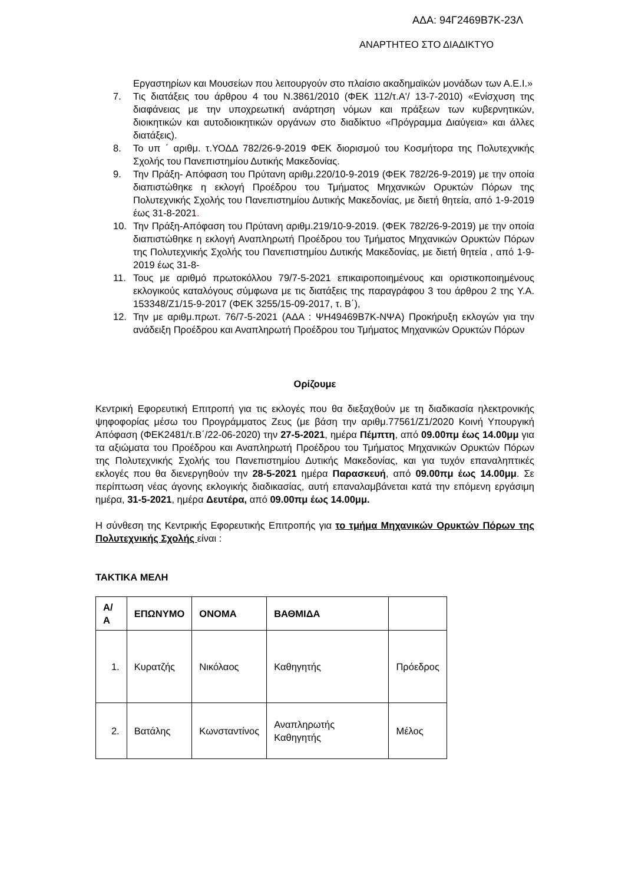ΑΔΑ: 94Γ2469Β7Κ-23Λ
ΑΝΑΡΤΗΤΕΟ ΣΤΟ ΔΙΑΔΙΚΤΥΟ
Εργαστηρίων και Μουσείων που λειτουργούν στο πλαίσιο ακαδημαϊκών μονάδων των Α.Ε.Ι.»
7. Τις διατάξεις του άρθρου 4 του Ν.3861/2010 (ΦΕΚ 112/τ.Α'/ 13-7-2010) «Ενίσχυση της διαφάνειας με την υποχρεωτική ανάρτηση νόμων και πράξεων των κυβερνητικών, διοικητικών και αυτοδιοικητικών οργάνων στο διαδίκτυο «Πρόγραμμα Διαύγεια» και άλλες διατάξεις).
8. Το υπ ΄ αριθμ. τ.ΥΟΔΔ 782/26-9-2019 ΦΕΚ διορισμού του Κοσμήτορα της Πολυτεχνικής Σχολής του Πανεπιστημίου Δυτικής Μακεδονίας.
9. Την Πράξη- Απόφαση του Πρύτανη αριθμ.220/10-9-2019 (ΦΕΚ 782/26-9-2019) με την οποία διαπιστώθηκε η εκλογή Προέδρου του Τμήματος Μηχανικών Ορυκτών Πόρων της Πολυτεχνικής Σχολής του Πανεπιστημίου Δυτικής Μακεδονίας, με διετή θητεία, από 1-9-2019 έως 31-8-2021.
10. Την Πράξη-Απόφαση του Πρύτανη αριθμ.219/10-9-2019. (ΦΕΚ 782/26-9-2019) με την οποία διαπιστώθηκε η εκλογή Αναπληρωτή Προέδρου του Τμήματος Μηχανικών Ορυκτών Πόρων της Πολυτεχνικής Σχολής του Πανεπιστημίου Δυτικής Μακεδονίας, με διετή θητεία , από 1-9-2019 έως 31-8-
11. Τους με αριθμό πρωτοκόλλου 79/7-5-2021 επικαιροποιημένους και οριστικοποιημένους εκλογικούς καταλόγους σύμφωνα με τις διατάξεις της παραγράφου 3 του άρθρου 2 της Υ.Α. 153348/Ζ1/15-9-2017 (ΦΕΚ 3255/15-09-2017, τ. Β΄),
12. Την με αριθμ.πρωτ. 76/7-5-2021 (ΑΔΑ : ΨΗ49469Β7Κ-ΝΨΑ) Προκήρυξη εκλογών για την ανάδειξη Προέδρου και Αναπληρωτή Προέδρου του Τμήματος Μηχανικών Ορυκτών Πόρων
Ορίζουμε
Κεντρική Εφορευτική Επιτροπή για τις εκλογές που θα διεξαχθούν με τη διαδικασία ηλεκτρονικής ψηφοφορίας μέσω του Προγράμματος Ζευς (με βάση την αριθμ.77561/Ζ1/2020 Κοινή Υπουργική Απόφαση (ΦΕΚ2481/τ.Β΄/22-06-2020) την 27-5-2021, ημέρα Πέμπτη, από 09.00πμ έως 14.00μμ για τα αξιώματα του Προέδρου και Αναπληρωτή Προέδρου του Τμήματος Μηχανικών Ορυκτών Πόρων της Πολυτεχνικής Σχολής του Πανεπιστημίου Δυτικής Μακεδονίας, και για τυχόν επαναληπτικές εκλογές που θα διενεργηθούν την 28-5-2021 ημέρα Παρασκευή, από 09.00πμ έως 14.00μμ. Σε περίπτωση νέας άγονης εκλογικής διαδικασίας, αυτή επαναλαμβάνεται κατά την επόμενη εργάσιμη ημέρα, 31-5-2021, ημέρα Δευτέρα, από 09.00πμ έως 14.00μμ.
Η σύνθεση της Κεντρικής Εφορευτικής Επιτροπής για το τμήμα Μηχανικών Ορυκτών Πόρων της Πολυτεχνικής Σχολής είναι :
ΤΑΚΤΙΚΑ ΜΕΛΗ
| Α/Α | ΕΠΩΝΥΜΟ | ΟΝΟΜΑ | ΒΑΘΜΙΔΑ | |
| --- | --- | --- | --- | --- |
| 1. | Κυρατζής | Νικόλαος | Καθηγητής | Πρόεδρος |
| 2. | Βατάλης | Κωνσταντίνος | Αναπληρωτής Καθηγητής | Μέλος |